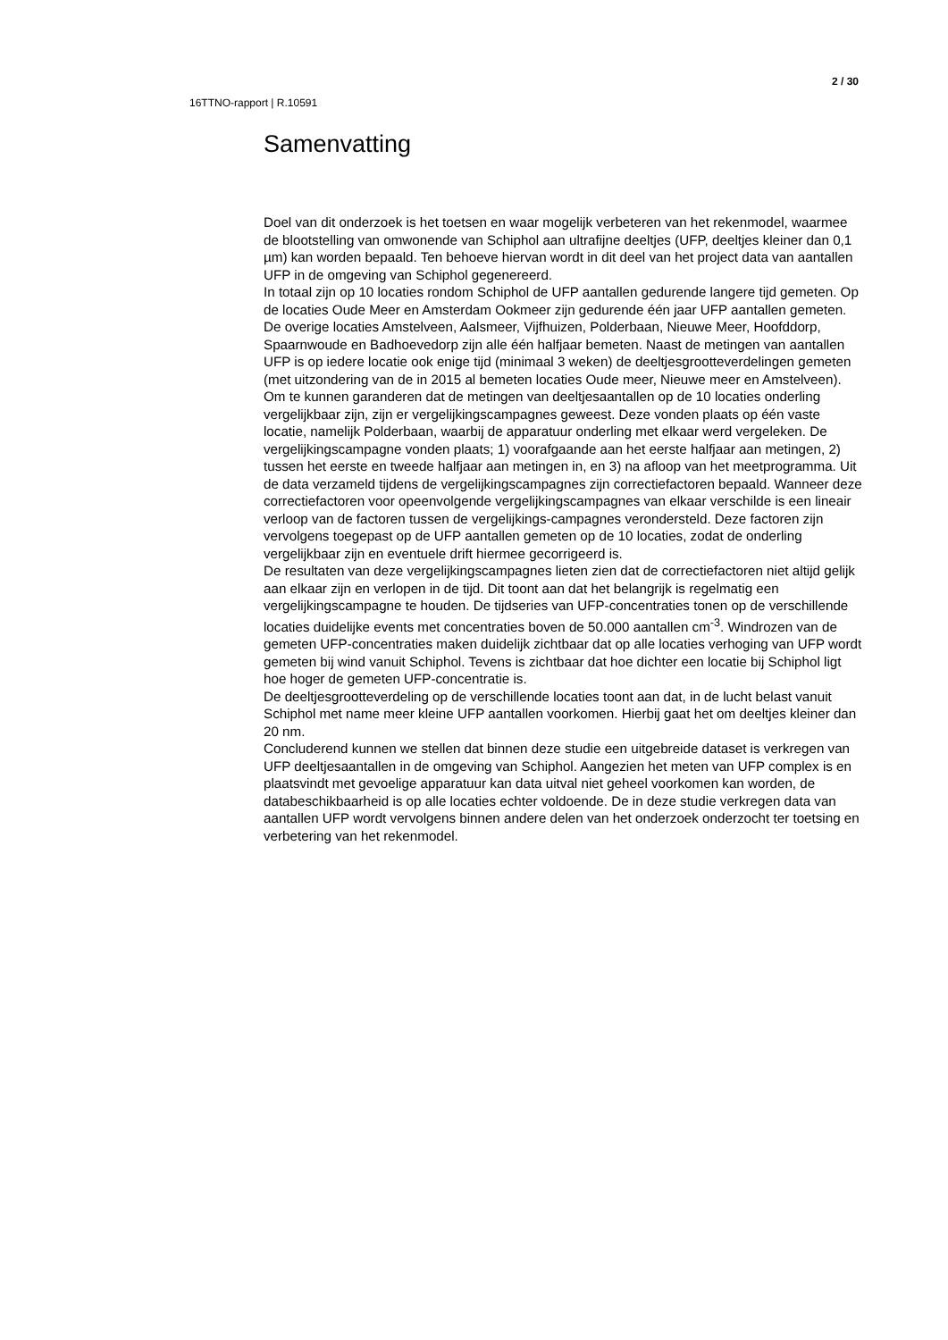2 / 30
16TTNO-rapport | R.10591
Samenvatting
Doel van dit onderzoek is het toetsen en waar mogelijk verbeteren van het rekenmodel, waarmee de blootstelling van omwonende van Schiphol aan ultrafijne deeltjes (UFP, deeltjes kleiner dan 0,1 µm) kan worden bepaald. Ten behoeve hiervan wordt in dit deel van het project data van aantallen UFP in de omgeving van Schiphol gegenereerd.
In totaal zijn op 10 locaties rondom Schiphol de UFP aantallen gedurende langere tijd gemeten. Op de locaties Oude Meer en Amsterdam Ookmeer zijn gedurende één jaar UFP aantallen gemeten. De overige locaties Amstelveen, Aalsmeer, Vijfhuizen, Polderbaan, Nieuwe Meer, Hoofddorp, Spaarnwoude en Badhoevedorp zijn alle één halfjaar bemeten. Naast de metingen van aantallen UFP is op iedere locatie ook enige tijd (minimaal 3 weken) de deeltjesgrootteverdelingen gemeten (met uitzondering van de in 2015 al bemeten locaties Oude meer, Nieuwe meer en Amstelveen).
Om te kunnen garanderen dat de metingen van deeltjesaantallen op de 10 locaties onderling vergelijkbaar zijn, zijn er vergelijkingscampagnes geweest. Deze vonden plaats op één vaste locatie, namelijk Polderbaan, waarbij de apparatuur onderling met elkaar werd vergeleken. De vergelijkingscampagne vonden plaats; 1) voorafgaande aan het eerste halfjaar aan metingen, 2) tussen het eerste en tweede halfjaar aan metingen in, en 3) na afloop van het meetprogramma. Uit de data verzameld tijdens de vergelijkingscampagnes zijn correctiefactoren bepaald. Wanneer deze correctiefactoren voor opeenvolgende vergelijkingscampagnes van elkaar verschilde is een lineair verloop van de factoren tussen de vergelijkings-campagnes verondersteld. Deze factoren zijn vervolgens toegepast op de UFP aantallen gemeten op de 10 locaties, zodat de onderling vergelijkbaar zijn en eventuele drift hiermee gecorrigeerd is.
De resultaten van deze vergelijkingscampagnes lieten zien dat de correctiefactoren niet altijd gelijk aan elkaar zijn en verlopen in de tijd. Dit toont aan dat het belangrijk is regelmatig een vergelijkingscampagne te houden. De tijdseries van UFP-concentraties tonen op de verschillende locaties duidelijke events met concentraties boven de 50.000 aantallen cm<sup>-3</sup>. Windrozen van de gemeten UFP-concentraties maken duidelijk zichtbaar dat op alle locaties verhoging van UFP wordt gemeten bij wind vanuit Schiphol. Tevens is zichtbaar dat hoe dichter een locatie bij Schiphol ligt hoe hoger de gemeten UFP-concentratie is.
De deeltjesgrootteverdeling op de verschillende locaties toont aan dat, in de lucht belast vanuit Schiphol met name meer kleine UFP aantallen voorkomen. Hierbij gaat het om deeltjes kleiner dan 20 nm.
Concluderend kunnen we stellen dat binnen deze studie een uitgebreide dataset is verkregen van UFP deeltjesaantallen in de omgeving van Schiphol. Aangezien het meten van UFP complex is en plaatsvindt met gevoelige apparatuur kan data uitval niet geheel voorkomen kan worden, de databeschikbaarheid is op alle locaties echter voldoende. De in deze studie verkregen data van aantallen UFP wordt vervolgens binnen andere delen van het onderzoek onderzocht ter toetsing en verbetering van het rekenmodel.